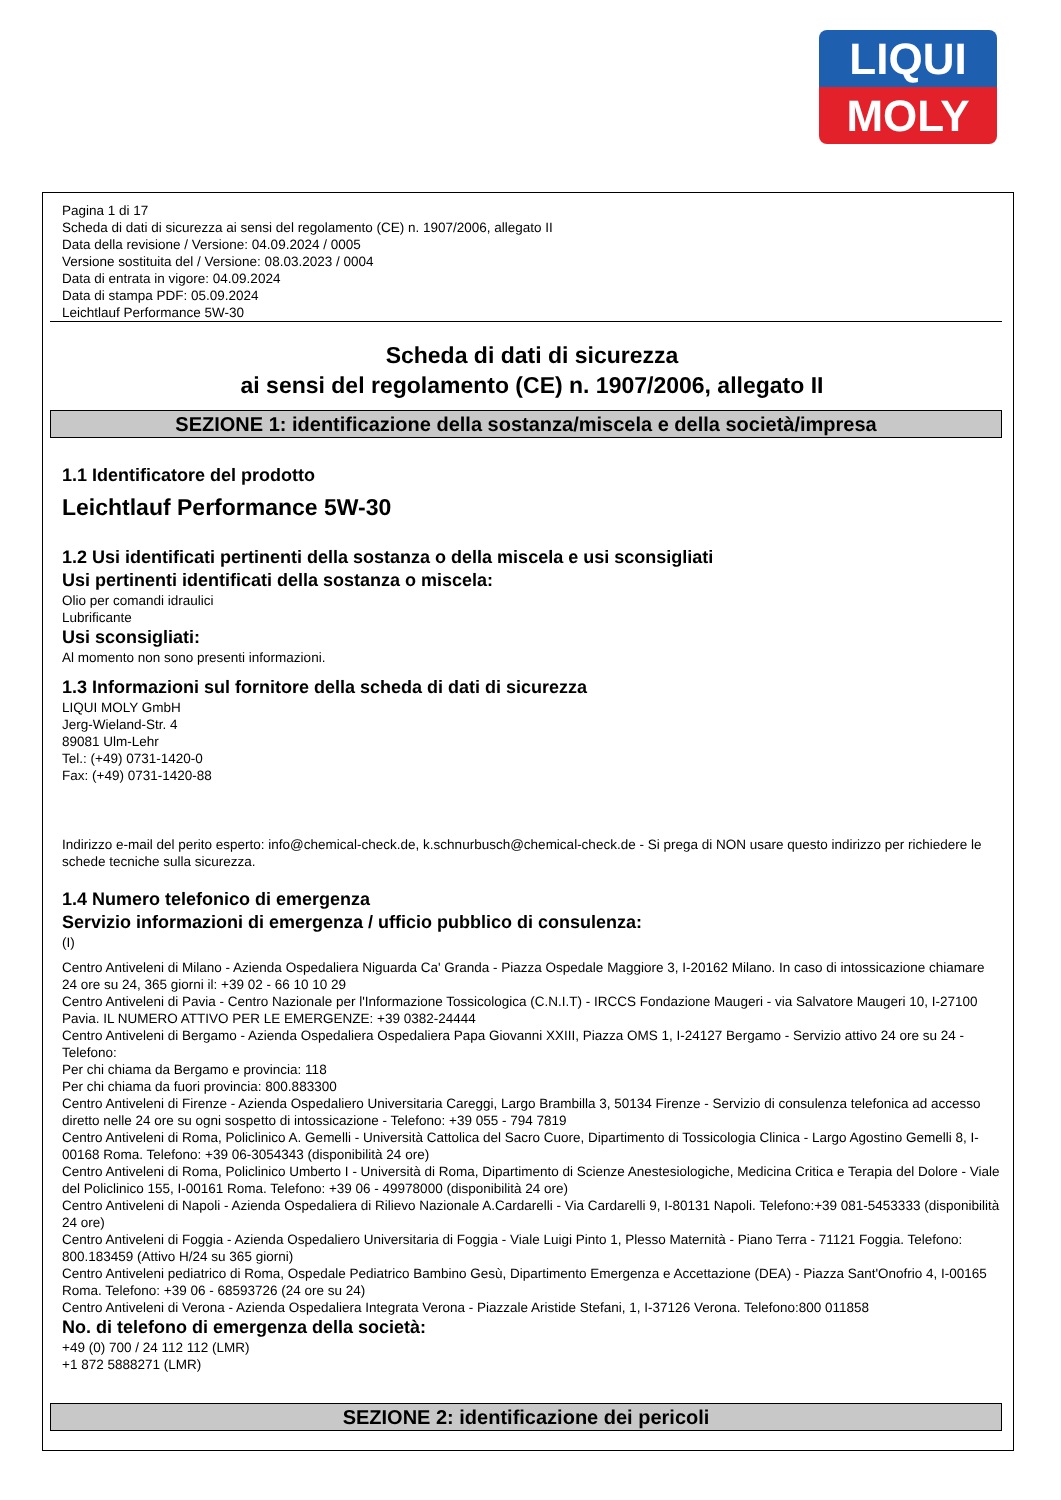LIQUI
MOLY
Pagina 1 di 17
Scheda di dati di sicurezza ai sensi del regolamento (CE) n. 1907/2006, allegato II
Data della revisione / Versione: 04.09.2024 / 0005
Versione sostituita del / Versione: 08.03.2023 / 0004
Data di entrata in vigore: 04.09.2024
Data di stampa PDF: 05.09.2024
Leichtlauf Performance 5W-30
Scheda di dati di sicurezza
ai sensi del regolamento (CE) n. 1907/2006, allegato II
SEZIONE 1: identificazione della sostanza/miscela e della società/impresa
1.1 Identificatore del prodotto
Leichtlauf Performance 5W-30
1.2 Usi identificati pertinenti della sostanza o della miscela e usi sconsigliati
Usi pertinenti identificati della sostanza o miscela:
Olio per comandi idraulici
Lubrificante
Usi sconsigliati:
Al momento non sono presenti informazioni.
1.3 Informazioni sul fornitore della scheda di dati di sicurezza
LIQUI MOLY GmbH
Jerg-Wieland-Str. 4
89081 Ulm-Lehr
Tel.: (+49) 0731-1420-0
Fax: (+49) 0731-1420-88
Indirizzo e-mail del perito esperto: info@chemical-check.de, k.schnurbusch@chemical-check.de - Si prega di NON usare questo indirizzo per richiedere le schede tecniche sulla sicurezza.
1.4 Numero telefonico di emergenza
Servizio informazioni di emergenza / ufficio pubblico di consulenza:
(I)
Centro Antiveleni di Milano - Azienda Ospedaliera Niguarda Ca' Granda - Piazza Ospedale Maggiore 3, I-20162 Milano. In caso di intossicazione chiamare 24 ore su 24, 365 giorni il: +39 02 - 66 10 10 29
Centro Antiveleni di Pavia - Centro Nazionale per l'Informazione Tossicologica (C.N.I.T) - IRCCS Fondazione Maugeri - via Salvatore Maugeri 10, I-27100 Pavia. IL NUMERO ATTIVO PER LE EMERGENZE: +39 0382-24444
Centro Antiveleni di Bergamo - Azienda Ospedaliera Ospedaliera Papa Giovanni XXIII, Piazza OMS 1, I-24127 Bergamo - Servizio attivo 24 ore su 24 - Telefono:
Per chi chiama da Bergamo e provincia: 118
Per chi chiama da fuori provincia: 800.883300
Centro Antiveleni di Firenze - Azienda Ospedaliero Universitaria Careggi, Largo Brambilla 3, 50134 Firenze - Servizio di consulenza telefonica ad accesso diretto nelle 24 ore su ogni sospetto di intossicazione - Telefono: +39 055 - 794 7819
Centro Antiveleni di Roma, Policlinico A. Gemelli - Università Cattolica del Sacro Cuore, Dipartimento di Tossicologia Clinica - Largo Agostino Gemelli 8, I-00168 Roma. Telefono: +39 06-3054343 (disponibilità 24 ore)
Centro Antiveleni di Roma, Policlinico Umberto I - Università di Roma, Dipartimento di Scienze Anestesiologiche, Medicina Critica e Terapia del Dolore - Viale del Policlinico 155, I-00161 Roma. Telefono: +39 06 - 49978000 (disponibilità 24 ore)
Centro Antiveleni di Napoli - Azienda Ospedaliera di Rilievo Nazionale A.Cardarelli - Via Cardarelli 9, I-80131 Napoli. Telefono:+39 081-5453333 (disponibilità 24 ore)
Centro Antiveleni di Foggia - Azienda Ospedaliero Universitaria di Foggia - Viale Luigi Pinto 1, Plesso Maternità - Piano Terra - 71121 Foggia. Telefono: 800.183459 (Attivo H/24 su 365 giorni)
Centro Antiveleni pediatrico di Roma, Ospedale Pediatrico Bambino Gesù, Dipartimento Emergenza e Accettazione (DEA) - Piazza Sant'Onofrio 4, I-00165 Roma. Telefono: +39 06 - 68593726 (24 ore su 24)
Centro Antiveleni di Verona - Azienda Ospedaliera Integrata Verona - Piazzale Aristide Stefani, 1, I-37126 Verona. Telefono:800 011858
No. di telefono di emergenza della società:
+49 (0) 700 / 24 112 112 (LMR)
+1 872 5888271 (LMR)
SEZIONE 2: identificazione dei pericoli